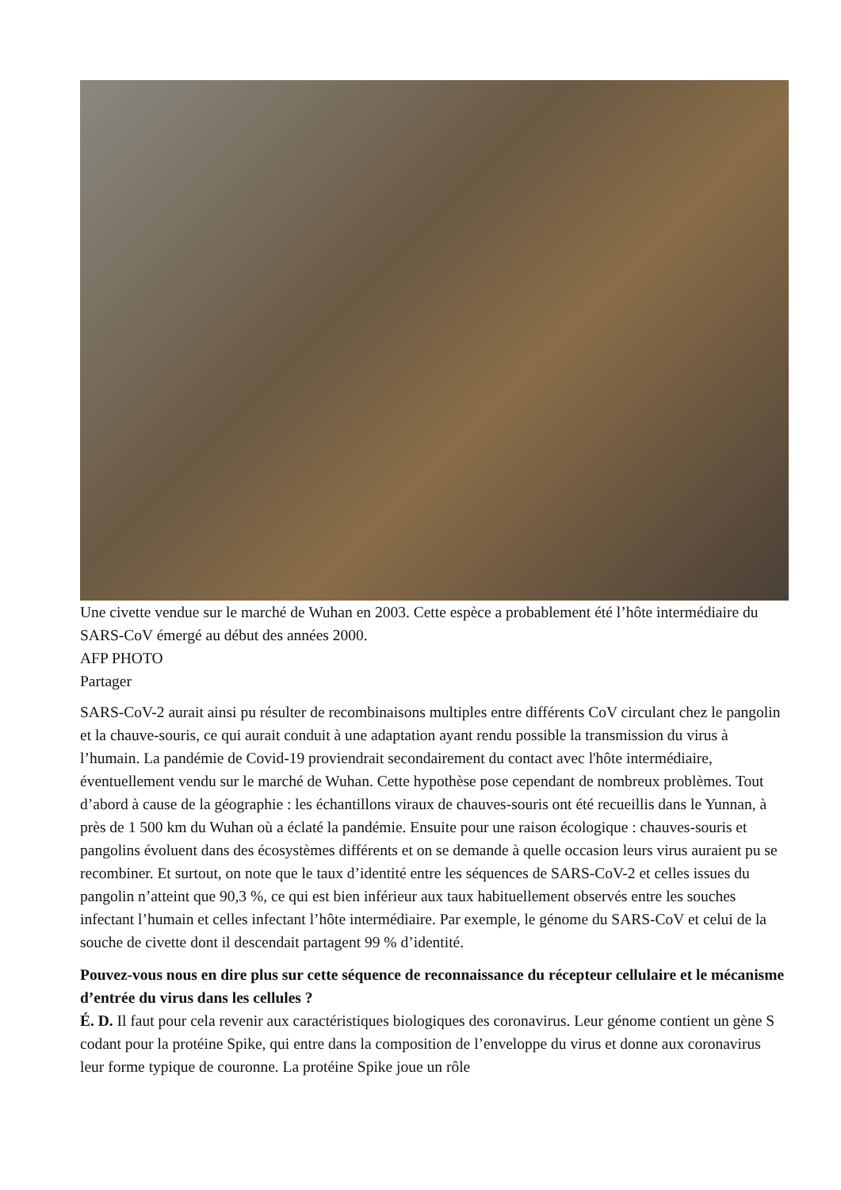Une civette vendue sur le marché de Wuhan en 2003. Cette espèce a probablement été l’hôte intermédiaire du SARS-CoV émergé au début des années 2000.
AFP PHOTO
Partager
SARS-CoV-2 aurait ainsi pu résulter de recombinaisons multiples entre différents CoV circulant chez le pangolin et la chauve-souris, ce qui aurait conduit à une adaptation ayant rendu possible la transmission du virus à l’humain. La pandémie de Covid-19 proviendrait secondairement du contact avec l'hôte intermédiaire, éventuellement vendu sur le marché de Wuhan. Cette hypothèse pose cependant de nombreux problèmes. Tout d’abord à cause de la géographie : les échantillons viraux de chauves-souris ont été recueillis dans le Yunnan, à près de 1 500 km du Wuhan où a éclaté la pandémie. Ensuite pour une raison écologique : chauves-souris et pangolins évoluent dans des écosystèmes différents et on se demande à quelle occasion leurs virus auraient pu se recombiner. Et surtout, on note que le taux d’identité entre les séquences de SARS-CoV-2 et celles issues du pangolin n’atteint que 90,3 %, ce qui est bien inférieur aux taux habituellement observés entre les souches infectant l’humain et celles infectant l’hôte intermédiaire. Par exemple, le génome du SARS-CoV et celui de la souche de civette dont il descendait partagent 99 % d’identité.
Pouvez-vous nous en dire plus sur cette séquence de reconnaissance du récepteur cellulaire et le mécanisme d’entrée du virus dans les cellules ?
É. D. Il faut pour cela revenir aux caractéristiques biologiques des coronavirus. Leur génome contient un gène S codant pour la protéine Spike, qui entre dans la composition de l’enveloppe du virus et donne aux coronavirus leur forme typique de couronne. La protéine Spike joue un rôle